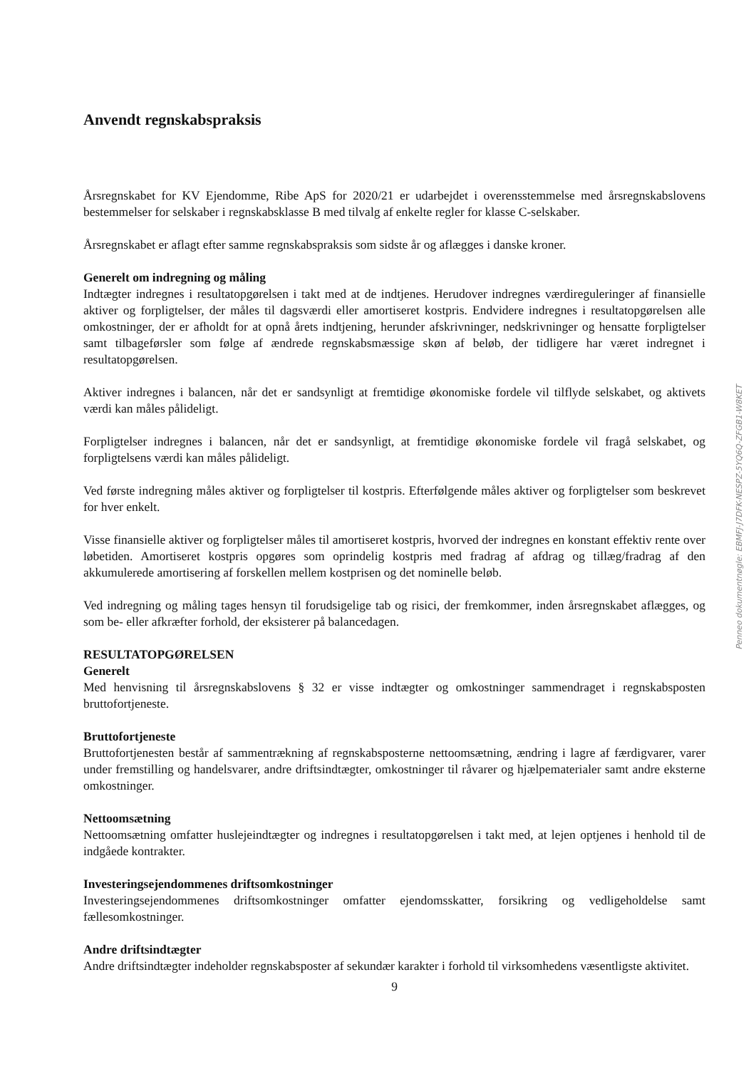Anvendt regnskabspraksis
Årsregnskabet for KV Ejendomme, Ribe ApS for 2020/21 er udarbejdet i overensstemmelse med årsregnskabslovens bestemmelser for selskaber i regnskabsklasse B med tilvalg af enkelte regler for klasse C-selskaber.
Årsregnskabet er aflagt efter samme regnskabspraksis som sidste år og aflægges i danske kroner.
Generelt om indregning og måling
Indtægter indregnes i resultatopgørelsen i takt med at de indtjenes. Herudover indregnes værdireguleringer af finansielle aktiver og forpligtelser, der måles til dagsværdi eller amortiseret kostpris. Endvidere indregnes i resultatopgørelsen alle omkostninger, der er afholdt for at opnå årets indtjening, herunder afskrivninger, nedskrivninger og hensatte forpligtelser samt tilbageførsler som følge af ændrede regnskabsmæssige skøn af beløb, der tidligere har været indregnet i resultatopgørelsen.
Aktiver indregnes i balancen, når det er sandsynligt at fremtidige økonomiske fordele vil tilflyde selskabet, og aktivets værdi kan måles pålideligt.
Forpligtelser indregnes i balancen, når det er sandsynligt, at fremtidige økonomiske fordele vil fragå selskabet, og forpligtelsens værdi kan måles pålideligt.
Ved første indregning måles aktiver og forpligtelser til kostpris. Efterfølgende måles aktiver og forpligtelser som beskrevet for hver enkelt.
Visse finansielle aktiver og forpligtelser måles til amortiseret kostpris, hvorved der indregnes en konstant effektiv rente over løbetiden. Amortiseret kostpris opgøres som oprindelig kostpris med fradrag af afdrag og tillæg/fradrag af den akkumulerede amortisering af forskellen mellem kostprisen og det nominelle beløb.
Ved indregning og måling tages hensyn til forudsigelige tab og risici, der fremkommer, inden årsregnskabet aflægges, og som be- eller afkræfter forhold, der eksisterer på balancedagen.
RESULTATOPGØRELSEN
Generelt
Med henvisning til årsregnskabslovens § 32 er visse indtægter og omkostninger sammendraget i regnskabsposten bruttofortjeneste.
Bruttofortjeneste
Bruttofortjenesten består af sammentrækning af regnskabsposterne nettoomsætning, ændring i lagre af færdigvarer, varer under fremstilling og handelsvarer, andre driftsindtægter, omkostninger til råvarer og hjælpematerialer samt andre eksterne omkostninger.
Nettoomsætning
Nettoomsætning omfatter huslejeindtægter og indregnes i resultatopgørelsen i takt med, at lejen optjenes i henhold til de indgåede kontrakter.
Investeringsejendommenes driftsomkostninger
Investeringsejendommenes driftsomkostninger omfatter ejendomsskatter, forsikring og vedligeholdelse samt fællesomkostninger.
Andre driftsindtægter
Andre driftsindtægter indeholder regnskabsposter af sekundær karakter i forhold til virksomhedens væsentligste aktivitet.
9
Penneo dokumentnøgle: EBMFJ-J7DFK-NESPZ-5YQ6Q-ZFGB1-W8KET